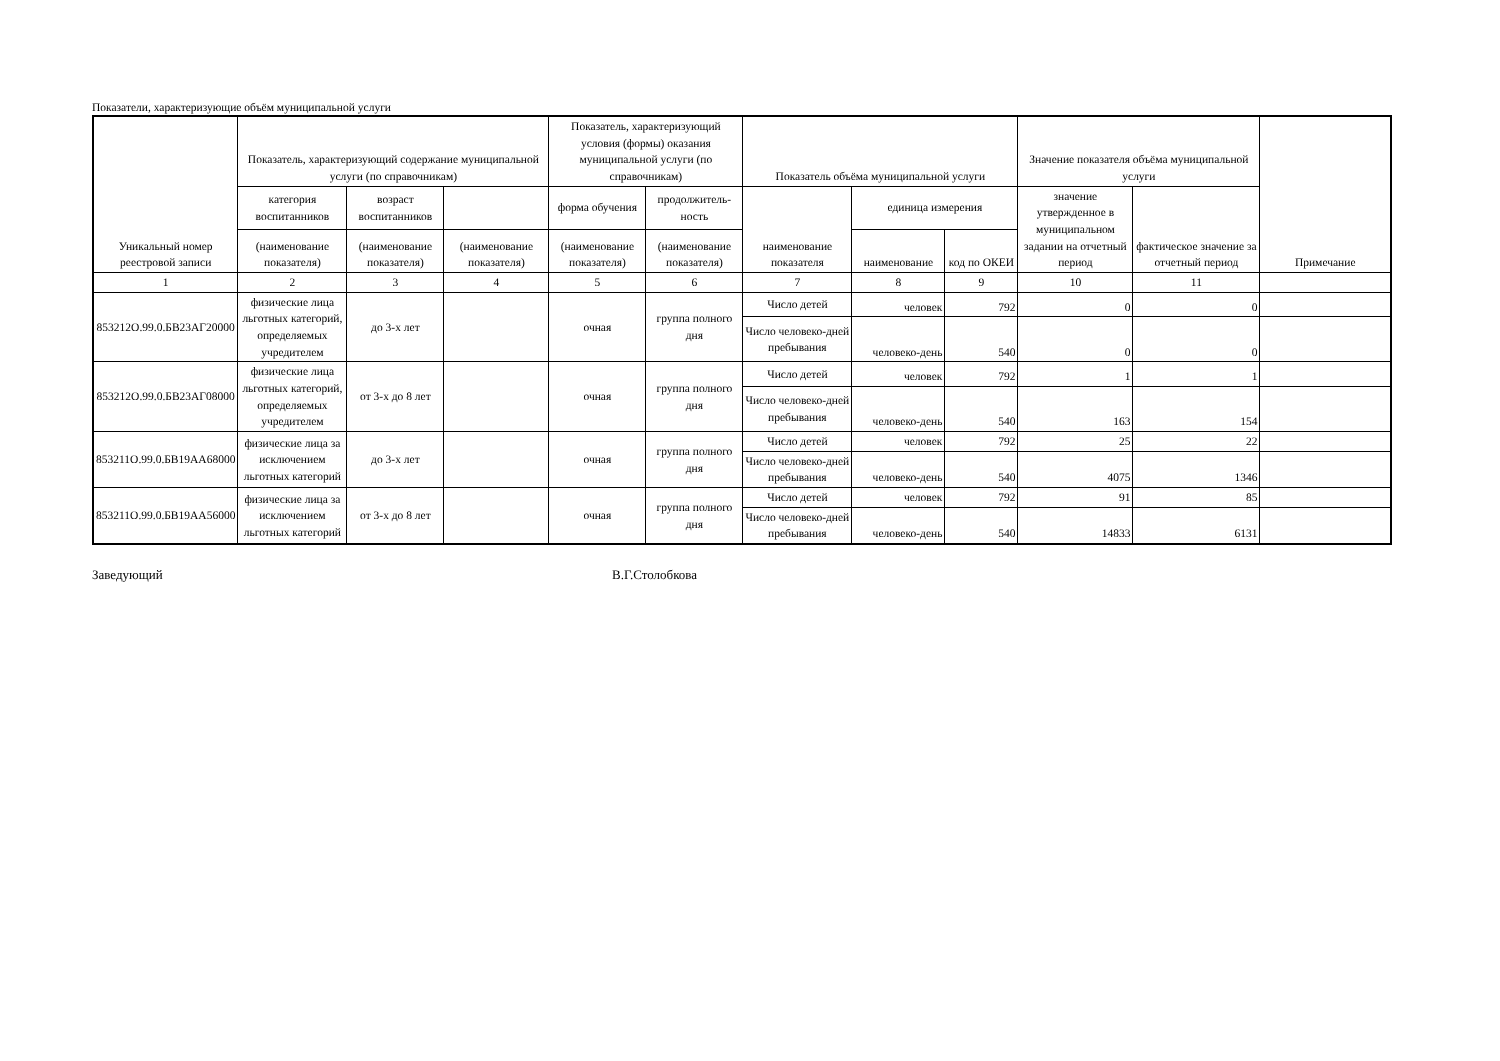Показатели, характеризующие объём муниципальной услуги
| Уникальный номер реестровой записи | Показатель, характеризующий содержание муниципальной услуги (по справочникам) | | | Показатель, характеризующий условия (формы) оказания муниципальной услуги (по справочникам) | | Показатель объёма муниципальной услуги | | | Значение показателя объёма муниципальной услуги | | Примечание |
| --- | --- | --- | --- | --- | --- | --- | --- | --- | --- | --- | --- |
| | категория воспитанников | возраст воспитанников | | форма обучения | продолжитель-ность | наименование показателя | единица измерения | | значение утвержденное в муниципальном задании на отчетный период | фактическое значение за отчетный период | |
| | (наименование показателя) | (наименование показателя) | (наименование показателя) | (наименование показателя) | (наименование показателя) | | наименование | код по ОКЕИ | | | |
| 1 | 2 | 3 | 4 | 5 | 6 | 7 | 8 | 9 | 10 | 11 | |
| 853212О.99.0.БВ23АГ20000 | физические лица льготных категорий, определяемых учредителем | до 3-х лет | | очная | группа полного дня | Число детей | человек | 792 | 0 | 0 | |
| | | | | | | Число человеко-дней пребывания | человеко-день | 540 | 0 | 0 | |
| 853212О.99.0.БВ23АГ08000 | физические лица льготных категорий, определяемых учредителем | от 3-х до 8 лет | | очная | группа полного дня | Число детей | человек | 792 | 1 | 1 | |
| | | | | | | Число человеко-дней пребывания | человеко-день | 540 | 163 | 154 | |
| 853211О.99.0.БВ19АА68000 | физические лица за исключением льготных категорий | до 3-х лет | | очная | группа полного дня | Число детей | человек | 792 | 25 | 22 | |
| | | | | | | Число человеко-дней пребывания | человеко-день | 540 | 4075 | 1346 | |
| 853211О.99.0.БВ19АА56000 | физические лица за исключением льготных категорий | от 3-х до 8 лет | | очная | группа полного дня | Число детей | человек | 792 | 91 | 85 | |
| | | | | | | Число человеко-дней пребывания | человеко-день | 540 | 14833 | 6131 | |
Заведующий В.Г.Столобкова